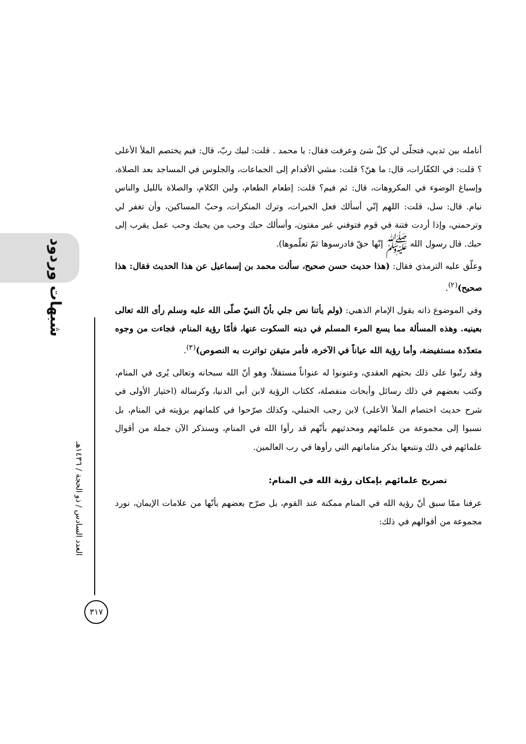شبهات وردود
العدد السادس / ذو الحجة / ١٤٣٦هـ
٣١٧
أنامله بين ثديي، فتجلّى لي كلّ شئ وعرفت فقال: يا محمد . قلت: لبيك ربّ، قال: فيم يختصم الملأ الأعلى ؟ قلت: في الكفّارات، قال: ما هنّ؟ قلت: مشي الأقدام إلى الجماعات، والجلوس في المساجد بعد الصلاة، وإسباغ الوضوء في المكروهات، قال: ثم فيم؟ قلت: إطعام الطعام، ولين الكلام، والصلاة بالليل والناس نيام. قال: سل، قلت: اللهم إنّي أسألك فعل الخيرات، وترك المنكرات، وحبّ المساكين، وأن تغفر لي وترحمني، وإذا أردت فتنة في قوم فتوفني غير مفتون، وأسألك حبك وحب من يحبك وحب عمل يقرب إلى حبك. قال رسول الله ﷺ إنّها حقّ فادرسوها ثمّ تعلّموها).
وعلّق عليه الترمذي فقال: (هذا حديث حسن صحيح، سألت محمد بن إسماعيل عن هذا الحديث فقال: هذا صحيح)<sup>(٢)</sup>.
وفي الموضوع ذاته يقول الإمام الذهبي: (ولم يأتنا نص جلي بأنّ النبيّ صلّى الله عليه وسلم رأى الله تعالى بعينيه. وهذه المسألة مما يسع المرء المسلم في دينه السكوت عنها، فأمّا رؤية المنام، فجاءت من وجوه متعدّدة مستفيضة، وأما رؤية الله عياناً في الآخرة، فأمر متيقن تواترت به النصوص)<sup>(٣)</sup>.
وقد رتّبوا على ذلك بحثهم العقدي، وعنونوا له عنواناً مستقلاً، وهو أنّ الله سبحانه وتعالى يُرى في المنام، وكتب بعضهم في ذلك رسائل وأبحاث منفصلة، ككتاب الرؤية لابن أبي الدنيا، وكرسالة (اختيار الأولى في شرح حديث اختصام الملأ الأعلى) لابن رجب الحنبلي، وكذلك صرّحوا في كلماتهم برؤيته في المنام، بل نسبوا إلى مجموعة من علمائهم ومحدثيهم بأنّهم قد رأوا الله في المنام، وسنذكر الآن جملة من أقوال علمائهم في ذلك ونتبعها بذكر مناماتهم التي رأوها في رب العالمين.
تصريح علمائهم بإمكان رؤية الله في المنام:
عرفنا ممّا سبق أنّ رؤية الله في المنام ممكنة عند القوم، بل صرّح بعضهم بأنّها من علامات الإيمان، نورد مجموعة من أقوالهم في ذلك: